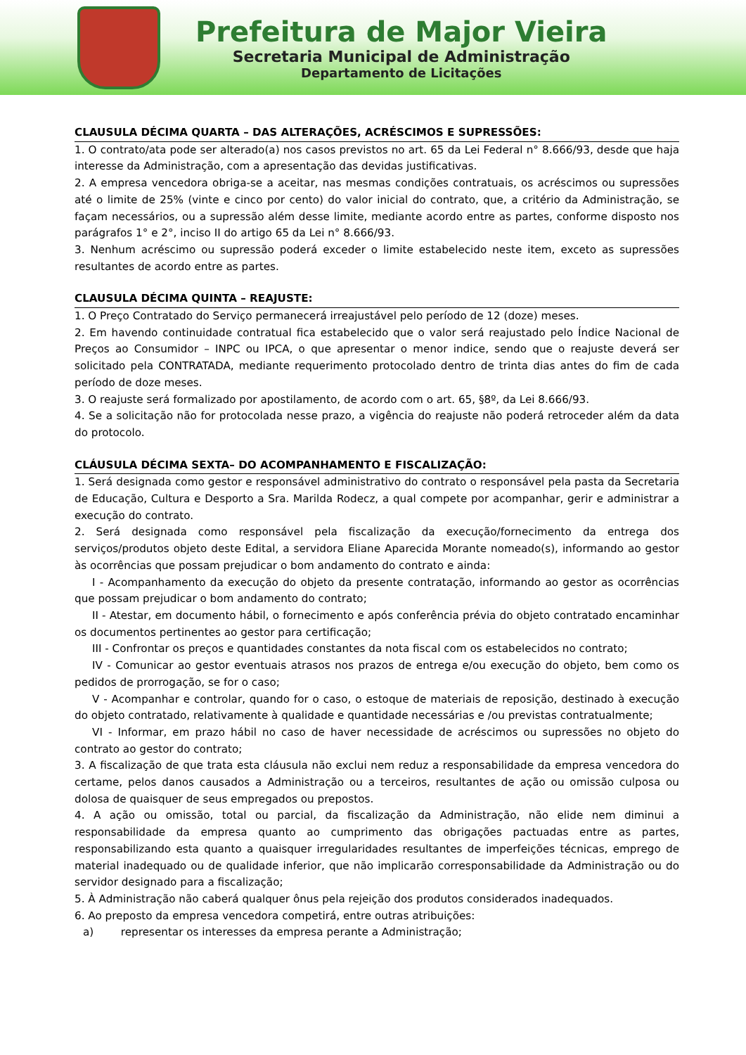Prefeitura de Major Vieira
Secretaria Municipal de Administração
Departamento de Licitações
CLAUSULA DÉCIMA QUARTA – DAS ALTERAÇÕES, ACRÉSCIMOS E SUPRESSÕES:
1. O contrato/ata pode ser alterado(a) nos casos previstos no art. 65 da Lei Federal n° 8.666/93, desde que haja interesse da Administração, com a apresentação das devidas justificativas.
2. A empresa vencedora obriga-se a aceitar, nas mesmas condições contratuais, os acréscimos ou supressões até o limite de 25% (vinte e cinco por cento) do valor inicial do contrato, que, a critério da Administração, se façam necessários, ou a supressão além desse limite, mediante acordo entre as partes, conforme disposto nos parágrafos 1° e 2°, inciso II do artigo 65 da Lei n° 8.666/93.
3. Nenhum acréscimo ou supressão poderá exceder o limite estabelecido neste item, exceto as supressões resultantes de acordo entre as partes.
CLAUSULA DÉCIMA QUINTA – REAJUSTE:
1. O Preço Contratado do Serviço permanecerá irreajustável pelo período de 12 (doze) meses.
2. Em havendo continuidade contratual fica estabelecido que o valor será reajustado pelo Índice Nacional de Preços ao Consumidor – INPC ou IPCA, o que apresentar o menor indice, sendo que o reajuste deverá ser solicitado pela CONTRATADA, mediante requerimento protocolado dentro de trinta dias antes do fim de cada período de doze meses.
3. O reajuste será formalizado por apostilamento, de acordo com o art. 65, §8º, da Lei 8.666/93.
4. Se a solicitação não for protocolada nesse prazo, a vigência do reajuste não poderá retroceder além da data do protocolo.
CLÁUSULA DÉCIMA SEXTA– DO ACOMPANHAMENTO E FISCALIZAÇÃO:
1. Será designada como gestor e responsável administrativo do contrato o responsável pela pasta da Secretaria de Educação, Cultura e Desporto a Sra. Marilda Rodecz, a qual compete por acompanhar, gerir e administrar a execução do contrato.
2. Será designada como responsável pela fiscalização da execução/fornecimento da entrega dos serviços/produtos objeto deste Edital, a servidora Eliane Aparecida Morante nomeado(s), informando ao gestor às ocorrências que possam prejudicar o bom andamento do contrato e ainda:
I - Acompanhamento da execução do objeto da presente contratação, informando ao gestor as ocorrências que possam prejudicar o bom andamento do contrato;
II - Atestar, em documento hábil, o fornecimento e após conferência prévia do objeto contratado encaminhar os documentos pertinentes ao gestor para certificação;
III - Confrontar os preços e quantidades constantes da nota fiscal com os estabelecidos no contrato;
IV - Comunicar ao gestor eventuais atrasos nos prazos de entrega e/ou execução do objeto, bem como os pedidos de prorrogação, se for o caso;
V - Acompanhar e controlar, quando for o caso, o estoque de materiais de reposição, destinado à execução do objeto contratado, relativamente à qualidade e quantidade necessárias e /ou previstas contratualmente;
VI - Informar, em prazo hábil no caso de haver necessidade de acréscimos ou supressões no objeto do contrato ao gestor do contrato;
3. A fiscalização de que trata esta cláusula não exclui nem reduz a responsabilidade da empresa vencedora do certame, pelos danos causados a Administração ou a terceiros, resultantes de ação ou omissão culposa ou dolosa de quaisquer de seus empregados ou prepostos.
4. A ação ou omissão, total ou parcial, da fiscalização da Administração, não elide nem diminui a responsabilidade da empresa quanto ao cumprimento das obrigações pactuadas entre as partes, responsabilizando esta quanto a quaisquer irregularidades resultantes de imperfeições técnicas, emprego de material inadequado ou de qualidade inferior, que não implicarão corresponsabilidade da Administração ou do servidor designado para a fiscalização;
5. À Administração não caberá qualquer ônus pela rejeição dos produtos considerados inadequados.
6. Ao preposto da empresa vencedora competirá, entre outras atribuições:
a) representar os interesses da empresa perante a Administração;